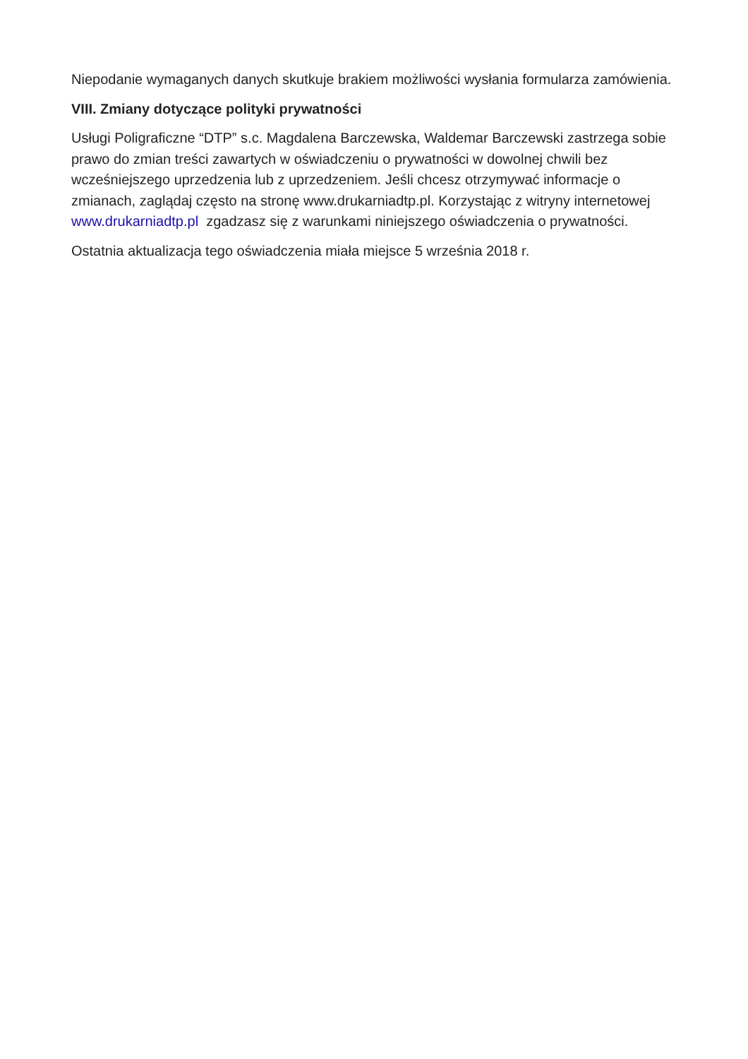Niepodanie wymaganych danych skutkuje brakiem możliwości wysłania formularza zamówienia.
VIII. Zmiany dotyczące polityki prywatności
Usługi Poligraficzne “DTP” s.c. Magdalena Barczewska, Waldemar Barczewski zastrzega sobie prawo do zmian treści zawartych w oświadczeniu o prywatności w dowolnej chwili bez wcześniejszego uprzedzenia lub z uprzedzeniem. Jeśli chcesz otrzymywać informacje o zmianach, zaglądaj często na stronę www.drukarniadtp.pl. Korzystając z witryny internetowej www.drukarniadtp.pl zgadzasz się z warunkami niniejszego oświadczenia o prywatności.
Ostatnia aktualizacja tego oświadczenia miała miejsce 5 września 2018 r.